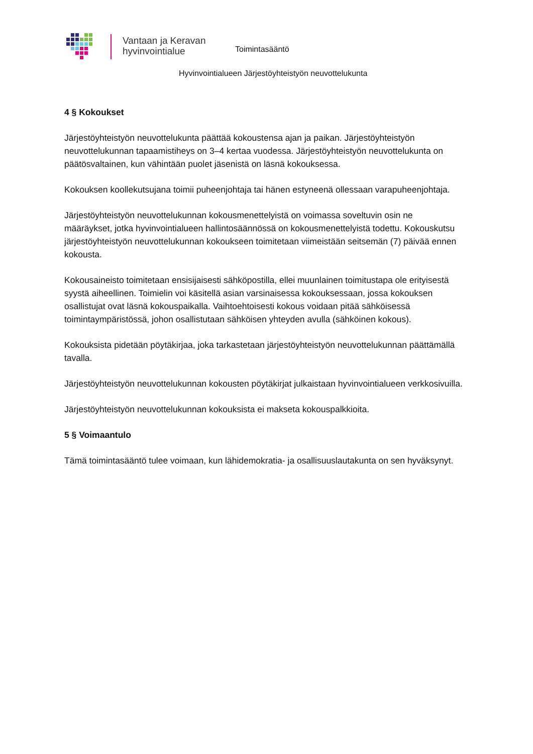Vantaan ja Keravan
hyvinvointialue
Toimintasääntö
Hyvinvointialueen Järjestöyhteistyön neuvottelukunta
4 § Kokoukset
Järjestöyhteistyön neuvottelukunta päättää kokoustensa ajan ja paikan. Järjestöyhteistyön neuvottelukunnan tapaamistiheys on 3–4 kertaa vuodessa. Järjestöyhteistyön neuvottelukunta on päätösvaltainen, kun vähintään puolet jäsenistä on läsnä kokouksessa.
Kokouksen koollekutsujana toimii puheenjohtaja tai hänen estyneenä ollessaan varapuheenjohtaja.
Järjestöyhteistyön neuvottelukunnan kokousmenettelyistä on voimassa soveltuvin osin ne määräykset, jotka hyvinvointialueen hallintosäännössä on kokousmenettelyistä todettu. Kokouskutsu järjestöyhteistyön neuvottelukunnan kokoukseen toimitetaan viimeistään seitsemän (7) päivää ennen kokousta.
Kokousaineisto toimitetaan ensisijaisesti sähköpostilla, ellei muunlainen toimitustapa ole erityisestä syystä aiheellinen. Toimielin voi käsitellä asian varsinaisessa kokouksessaan, jossa kokouksen osallistujat ovat läsnä kokouspaikalla. Vaihtoehtoisesti kokous voidaan pitää sähköisessä toimintaympäristössä, johon osallistutaan sähköisen yhteyden avulla (sähköinen kokous).
Kokouksista pidetään pöytäkirjaa, joka tarkastetaan järjestöyhteistyön neuvottelukunnan päättämällä tavalla.
Järjestöyhteistyön neuvottelukunnan kokousten pöytäkirjat julkaistaan hyvinvointialueen verkkosivuilla.
Järjestöyhteistyön neuvottelukunnan kokouksista ei makseta kokouspalkkioita.
5 § Voimaantulo
Tämä toimintasääntö tulee voimaan, kun lähidemokratia- ja osallisuuslautakunta on sen hyväksynyt.